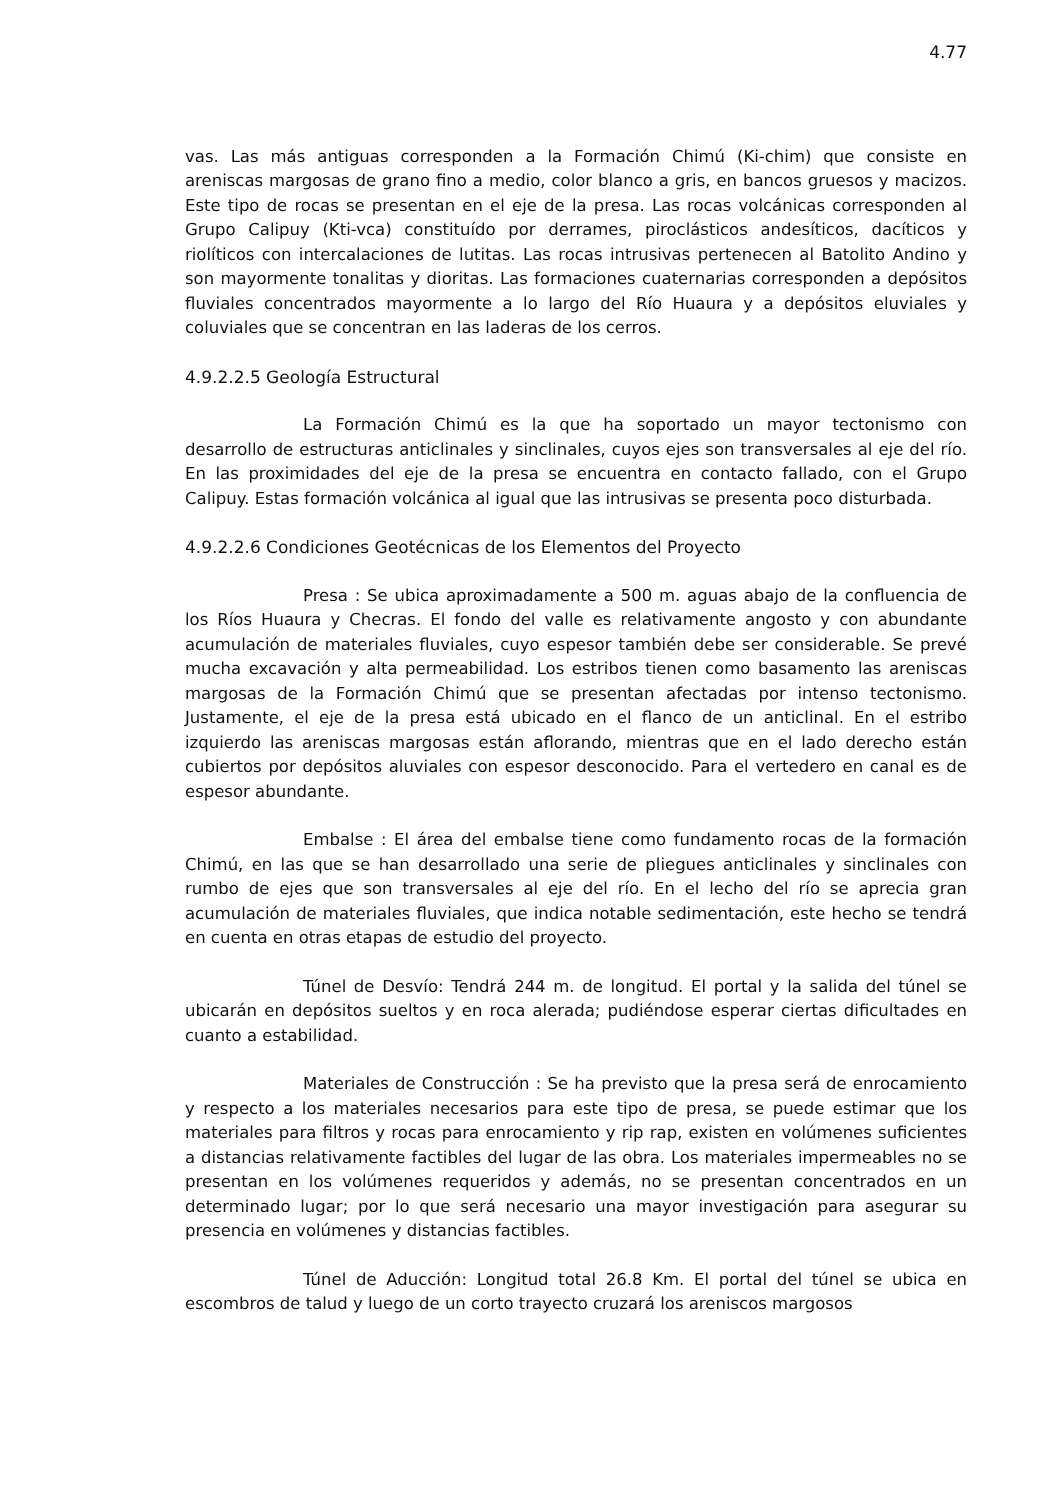4.77
vas. Las más antiguas corresponden a la Formación Chimú (Ki-chim) que consiste en areniscas margosas de grano fino a medio, color blanco a gris, en bancos gruesos y macizos. Este tipo de rocas se presentan en el eje de la presa. Las rocas volcánicas corresponden al Grupo Calipuy (Kti-vca) constituído por derrames, piroclásticos andesíticos, dacíticos y riolíticos con intercalaciones de lutitas. Las rocas intrusivas pertenecen al Batolito Andino y son mayormente tonalitas y dioritas. Las formaciones cuaternarias corresponden a depósitos fluviales concentrados mayormente a lo largo del Río Huaura y a depósitos eluviales y coluviales que se concentran en las laderas de los cerros.
4.9.2.2.5 Geología Estructural
La Formación Chimú es la que ha soportado un mayor tectonismo con desarrollo de estructuras anticlinales y sinclinales, cuyos ejes son transversales al eje del río. En las proximidades del eje de la presa se encuentra en contacto fallado, con el Grupo Calipuy. Estas formación volcánica al igual que las intrusivas se presenta poco disturbada.
4.9.2.2.6 Condiciones Geotécnicas de los Elementos del Proyecto
Presa : Se ubica aproximadamente a 500 m. aguas abajo de la confluencia de los Ríos Huaura y Checras. El fondo del valle es relativamente angosto y con abundante acumulación de materiales fluviales, cuyo espesor también debe ser considerable. Se prevé mucha excavación y alta permeabilidad. Los estribos tienen como basamento las areniscas margosas de la Formación Chimú que se presentan afectadas por intenso tectonismo. Justamente, el eje de la presa está ubicado en el flanco de un anticlinal. En el estribo izquierdo las areniscas margosas están aflorando, mientras que en el lado derecho están cubiertos por depósitos aluviales con espesor desconocido. Para el vertedero en canal es de espesor abundante.
Embalse : El área del embalse tiene como fundamento rocas de la formación Chimú, en las que se han desarrollado una serie de pliegues anticlinales y sinclinales con rumbo de ejes que son transversales al eje del río. En el lecho del río se aprecia gran acumulación de materiales fluviales, que indica notable sedimentación, este hecho se tendrá en cuenta en otras etapas de estudio del proyecto.
Túnel de Desvío: Tendrá 244 m. de longitud. El portal y la salida del túnel se ubicarán en depósitos sueltos y en roca alerada; pudiéndose esperar ciertas dificultades en cuanto a estabilidad.
Materiales de Construcción : Se ha previsto que la presa será de enrocamiento y respecto a los materiales necesarios para este tipo de presa, se puede estimar que los materiales para filtros y rocas para enrocamiento y rip rap, existen en volúmenes suficientes a distancias relativamente factibles del lugar de las obra. Los materiales impermeables no se presentan en los volúmenes requeridos y además, no se presentan concentrados en un determinado lugar; por lo que será necesario una mayor investigación para asegurar su presencia en volúmenes y distancias factibles.
Túnel de Aducción: Longitud total 26.8 Km. El portal del túnel se ubica en escombros de talud y luego de un corto trayecto cruzará los areniscos margosos